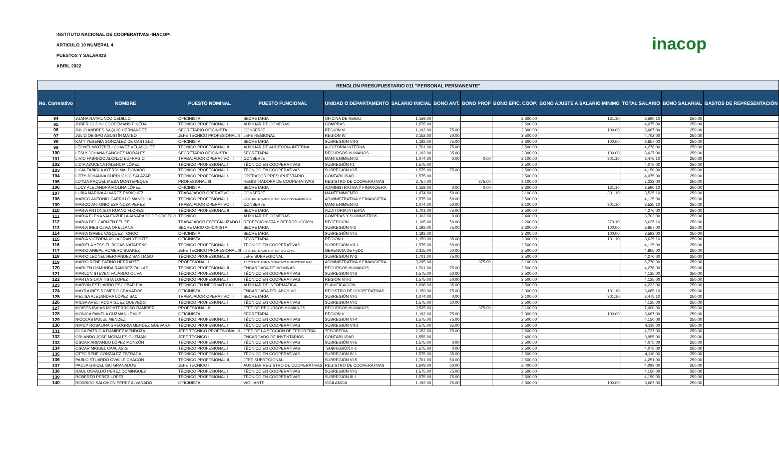INSTITUTO NACIONAL DE COOPERATIVAS -INACOP-
ARTICULO 10 NUMERAL 4
PUESTOS Y SALARIOS
ABRIL 2022
inacop
| RENGLON PRESUPUESTARIO 011 "PERSONAL PERMANENTE" | | | | | | | | | | | | |
| --- | --- | --- | --- | --- | --- | --- | --- | --- | --- | --- | --- | --- |
| No. Correlativo | NOMBRE | PUESTO NOMINAL | PUESTO FUNCIONAL | UNIDAD O DEPARTAMENTO | SALARIO INICIAL | BONO ANT. | BONO PROF | BONO EFIC. COOP. | BONO AJUSTE A SALARIO MINIMO | TOTAL SALARIO | BONO SALARIAL | GASTOS DE REPRESENTACIÓN |
| 94 | JUANA RAYMUNDO CEDILLO | OFICINISTA II | SECRETARIA | OFICINA DE NEBAJ | 1,159.00 | | | 2,300.00 | 131.10 | 3,590.10 | 250.00 | |
| 95 | JUBER GUDINI COOSEMANS PINEDA | TÉCNICO PROFESIONAL I | AUXILIAR DE COMPRAS | COMPRAS | 1,575.00 | | | 2,500.00 | | 4,075.00 | 250.00 | |
| 96 | JULIO ANDRES SAQUIC HERNANDEZ | SECRETARIO OFICINISTA | CONSERJE | REGION VI | 1,192.00 | 75.00 | | 2,300.00 | 100.00 | 3,667.00 | 250.00 | |
| 97 | JULIO OBISPO AGUSTÍN MATEO | JEFE TÉCNICO PROFESIONAL II | JEFE REGIONAL | REGION IV | 2,152.00 | 50.00 | | 2,500.00 | | 4,702.00 | 250.00 | |
| 98 | KATY YESENIA GONZALEZ DE CASTILLO | OFICINISTA III | SECRETARIA | SUBREGION VII-2 | 1,192.00 | 75.00 | | 2,300.00 | 100.00 | 3,667.00 | 250.00 | |
| 99 | LEONEL WOTZBELI CHAVEZ VELASQUEZ | TÉCNICO PROFESIONAL II | AUXILIAR DE AUDITORIA INTERNA | AUDITORIA INTERNA | 1,701.00 | 75.00 | | 2,500.00 | | 4,276.00 | 250.00 | |
| 100 | LESLY JOHANA SANCHEZ MORALES | SECRETARIO OFICINISTA | SECRETARIA | RECURSOS HUMANOS | 1,192.00 | 35.00 | | 2,300.00 | 100.00 | 3,627.00 | 250.00 | |
| 101 | LIVIO FABRICIO ALONZO EUFRAGIO | TRABAJADOR OPERATIVO III | CONSERJE | MANTENIMIENTO | 1,074.00 | 0.00 | 0.00 | 2,100.00 | 301.10 | 3,475.10 | 250.00 | |
| 102 | LIDIA AZUCENA PALENCIA LÓPEZ | TÉCNICO PROFESIONAL I | TÉCNICO EN COOPERATIVAS | SUBREGIÓN I-1 | 1,575.00 | | | 2,500.00 | | 4,075.00 | 250.00 | |
| 103 | LIGIA FABIOLA AYERDI MALDONADO | TÉCNICO PROFESIONAL I | TÉCNICO EN COOPERATIVAS | SUBREGION VI-5 | 1,575.00 | 75.00 | | 2,500.00 | | 4,150.00 | 250.00 | |
| 104 | LITZY JOHANNA CURRUCHIC SALAZAR | TÉCNICO PROFESIONAL I | OPERADOR PRESUPUESTARIO | CONTABILIDAD | 1,575.00 | | | 2,500.00 | | 4,075.00 | 250.00 | |
| 105 | LOYDA RAQUEL MEJIA MONTEPEQUE | PROFESIONAL III | REGISTRADORA DE COOPERATIVAS | REGISTRO DE COOPERATIVAS | 3,757.00 | | 375.00 | 3,100.00 | | 7,232.00 | 250.00 | |
| 106 | LUCY ALEJANDRA MOLINA LÓPEZ | OFICINISTA II | SECRETARIA | ADMINISTRATIVA Y FINANCIERA | 1,159.00 | 0.00 | 0.00 | 2,300.00 | 131.10 | 3,590.10 | 250.00 | |
| 107 | LUBIA MARINA ALVAREZ ENRIQUEZ | TRABAJADOR OPERATIVO III | CONSERJE | MANTENIMIENTO | 1,074.00 | 50.00 | | 2,100.00 | 301.10 | 3,525.10 | 250.00 | |
| 108 | MARCO ANTONIO CARRILLO MANCILLA | TÉCNICO PROFESIONAL I | ASISTENTE ADMINISTRATIVO FINANCIERO GAF | ADMINISTRATIVA Y FINANCIERA | 1,575.00 | 50.00 | | 2,500.00 | | 4,125.00 | 250.00 | |
| 109 | MARCO ANTONIO ESPINOZA PEREZ | TRABAJADOR OPERATIVO III | CONSERJE | MANTENIMIENTO | 1,074.00 | 50.00 | | 2,100.00 | 301.10 | 3,525.10 | 250.00 | |
| 110 | MARIA ANTONIETA RUANO FLORES | TÉCNICO PROFESIONAL II | SECRETARIA | AUDITORIA INTERNA | 1,701.00 | 75.00 | | 2,500.00 | | 4,276.00 | 250.00 | |
| 111 | MARIA ELENA VALENZUELA ALVARADO DE OROZCO | TÉCNICO I | AUXILIAR DE COMPRAS | COMPRAS Y SUMINISTROS | 1,302.00 | 0.00 | | 2,400.00 | | 3,702.00 | 250.00 | |
| 112 | MARIA DEL CARMEN FELIPE | TRABAJADOR ESPECIALIZADO I | RECEPCIONISTA Y REPRODUCCIÓN | RECEPCIÓN | 1,105.00 | 50.00 | | 2,200.00 | 270.10 | 3,625.10 | 250.00 | |
| 113 | MARIA INES OLIVA ORELLANA | SECRETARIO OFICINISTA | SECRETARIA | SUBREGION V-2 | 1,192.00 | 75.00 | | 2,300.00 | 100.00 | 3,667.00 | 250.00 | |
| 114 | MARIA ISABEL VASQUEZ TONOC | OFICINISTA III | SECRETARIA | SUBREGIÓN VI-1 | 1,192.00 | | | 2,300.00 | 100.00 | 3,592.00 | 250.00 | |
| 115 | MARIA VICTORIA VILLAGRAN YECUTE | OFICINISTA II | SECRETARIA | REGION I | 1,159.00 | 35.00 | | 2,300.00 | 131.10 | 3,625.10 | 250.00 | |
| 116 | MARIELA YESSIEL ROJAS NATARENO | TÉCNICO PROFESIONAL I | TÉCNICO EN COOPERATIVAS | SUBREGION VII-1 | 1,575.00 | 50.00 | | 2,500.00 | | 4,125.00 | 250.00 | |
| 117 | MARIO ANIBAL ROMERO SUAREZ | JEFE TECNICO PROFESIONAL III | ASISTENTE ADMINISTRATIVO GFyC | GERENCIA DE FyDC | 2,315.00 | 50.00 | | 2,500.00 | | 4,865.00 | 250.00 | |
| 118 | MARIO LEONEL HERNANDEZ SANTIAGO | TÉCNICO PROFESIONAL II | JEFE SUBREGIONAL | SUBREGION IV-3 | 1,701.00 | 75.00 | | 2,500.00 | | 4,276.00 | 250.00 | |
| 119 | MARIO RENE PATIÑO HERRARTE | PROFESIONAL I | ASISTENTE ADMINISTRATIVO FINANCIERO GAF | ADMINISTRATIVA Y FINANCIERA | 3,295.00 | | 375.00 | 3,100.00 | | 6,770.00 | 250.00 | |
| 120 | MARLEN OSMUNDA RAMIREZ FALLAS | TÉCNICO PROFESIONAL II | ENCARGADA DE NÓMINAS | RECURSOS HUMANOS | 1,701.00 | 75.00 | | 2,500.00 | | 4,276.00 | 250.00 | |
| 121 | MARLON STEVEN FAJARDO OLIVA | TÉCNICO PROFESIONAL I | TÉCNICO EN COOPERATIVAS | SUBREGION VI-2 | 1,575.00 | 50.00 | | 2,500.00 | | 4,125.00 | 250.00 | |
| 122 | MARTA SILVIA TISTA LOPEZ | TÉCNICO PROFESIONAL I | TÉCNICO EN COOPERATIVAS | REGION VIII-1 | 1,575.00 | 50.00 | | 2,500.00 | | 4,125.00 | 250.00 | |
| 123 | MARVIN ESTUARDO ESCOBAR PIA | TECNICO EN INFORMATICA I | AUXILIAR DE INFORMATICA | PLANIFICACION | 1,698.00 | 35.00 | | 2,500.00 | | 4,233.00 | 250.00 | |
| 124 | MAYRA INES ROMERO GRANADOS | OFICINISTA II | ENCARGADA DEL ARCHIVO | REGISTRO DE COOPERATIVAS | 1,159.00 | 75.00 | | 2,300.00 | 131.10 | 3,665.10 | 250.00 | |
| 125 | MELISA ALEJANDRA LÓPEZ SAC | TRABAJADOR OPERATIVO III | SECRETARIA | SUBREGIÓN VI-1 | 1,074.00 | 0.00 | | 2,100.00 | 301.10 | 3,475.10 | 250.00 | |
| 126 | MILSA ARELI RODRIGUEZ QUEVEDO | TÉCNICO PROFESIONAL I | TÉCNICO EN COOPERATIVAS | SUBREGION VI-1 | 1,575.00 | 50.00 | | 2,500.00 | | 4,125.00 | 250.00 | |
| 127 | MOISÉS ISAÍAS MONTERROSO RAMÍREZ | PROFESIONAL II | JEFE DE RECURSOS HUMANOS | RECURSOS HUMANOS | 3,525.00 | | 375.00 | 3,100.00 | | 7,000.00 | 250.00 | |
| 128 | MONICA PAMELA GUZMAN LEMUS | OFICINISTA III | SECRETARIA | REGION V | 1,192.00 | 75.00 | | 2,300.00 | 100.00 | 3,667.00 | 250.00 | |
| 129 | NICOLAS MULUL MENDEZ | TÉCNICO PROFESIONAL I | TÉCNICO EN COOPERATIVAS | SUBREGION VI-4 | 1,575.00 | 75.00 | | 2,500.00 | | 4,150.00 | 250.00 | |
| 130 | NIMCY ROSALINA GREOGRIA MENDEZ GUEVARA | TÉCNICO PROFESIONAL I | TÉCNICO EN COOPERATIVAS | SUBREGION VII-1 | 1,575.00 | 35.00 | | 2,500.00 | | 4,110.00 | 250.00 | |
| 131 | OLGA PATRICIA RAMIREZ MENDOZA | JEFE TÉCNICO PROFESIONAL II | JEFE DE LA SECCIÓN DE TESORERIA | TESORERIA | 2,152.00 | 75.00 | | 2,500.00 | | 4,727.00 | 250.00 | |
| 132 | ORLANDO JOSÉ MORALES GUZMÁN | JEFE TÉCNICO I | ENCARGADO DE INVENTARIOS | CONTABILIDAD | 1,555.00 | | | 2,400.00 | | 3,955.00 | 250.00 | |
| 133 | OSCAR ARMANDO LÓPEZ MONZÓN | TÉCNICO PROFESIONAL I | TÉCNICO EN COOPERATIVAS | SUBREGIÓN VI-5 | 1,575.00 | 0.00 | | 2,500.00 | | 4,075.00 | 250.00 | |
| 134 | OSCAR MIGUEL CAAL ASIG | TÉCNICO PROFESIONAL I | TÉCNICO EN COOPERATIVAS | `SUBREGIÓN II-1 | 1,575.00 | 0.00 | | 2,500.00 | | 4,075.00 | 250.00 | |
| 135 | OTTO RENE GONZALEZ ESTRADA | TÉCNICO PROFESIONAL I | TÉCNICO EN COOPERATIVAS | SUBREGION IV-1 | 1,575.00 | 35.00 | | 2,500.00 | | 4,110.00 | 250.00 | |
| 136 | PABLO STUARDO OVALLE CHACÓN | TÉCNICO PROFESIONAL II | JEFE SUBREGIONAL | SUBREGION VI-5 | 1,701.00 | 50.00 | | 2,500.00 | | 4,251.00 | 250.00 | |
| 137 | PAOLA GRICEL SIC GRANADOS | JEFE TECNICO II | AUXILIAR REGISTRO DE COOPERATIVAS | REGISTRO DE COOPERATIVAS | 1,649.00 | 50.00 | | 2,400.00 | | 4,099.00 | 250.00 | |
| 138 | RAUL OSVALDO PEREZ DOMINGUEZ | TÉCNICO PROFESIONAL I | TÉCNICO EN COOPERATIVAS | SUBREGION VI-1 | 1,575.00 | 75.00 | | 2,500.00 | | 4,150.00 | 250.00 | |
| 139 | ROBERTO PEREZ LOPEZ | TÉCNICO PROFESIONAL I | TÉCNICO EN COOPERATIVAS | SUBREGION III-1 | 1,575.00 | 75.00 | | 2,500.00 | | 4,150.00 | 250.00 | |
| 140 | RODRIGO SALOMON PEREZ ALVARADO | OFICINISTA III | VIGILANTE | VIGILANCIA | 1,192.00 | 75.00 | | 2,300.00 | 100.00 | 3,667.00 | 250.00 | |